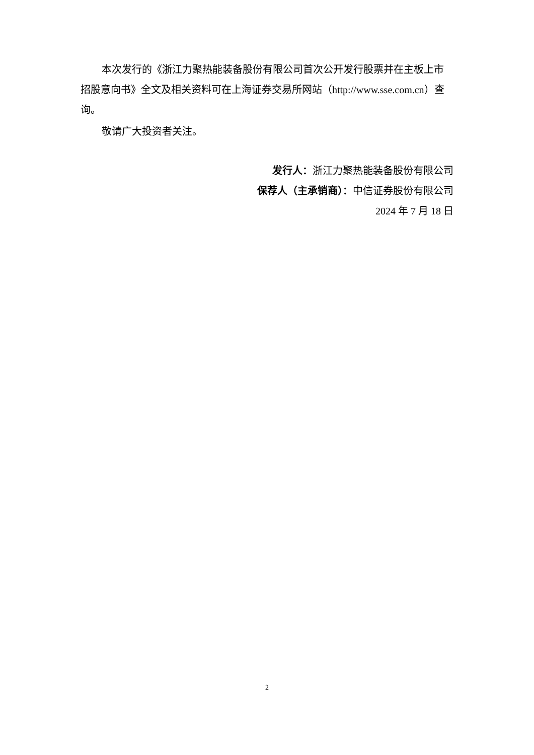本次发行的《浙江力聚热能装备股份有限公司首次公开发行股票并在主板上市招股意向书》全文及相关资料可在上海证券交易所网站（http://www.sse.com.cn）查询。
敬请广大投资者关注。
发行人：浙江力聚热能装备股份有限公司
保荐人（主承销商）：中信证券股份有限公司
2024 年 7 月 18 日
2